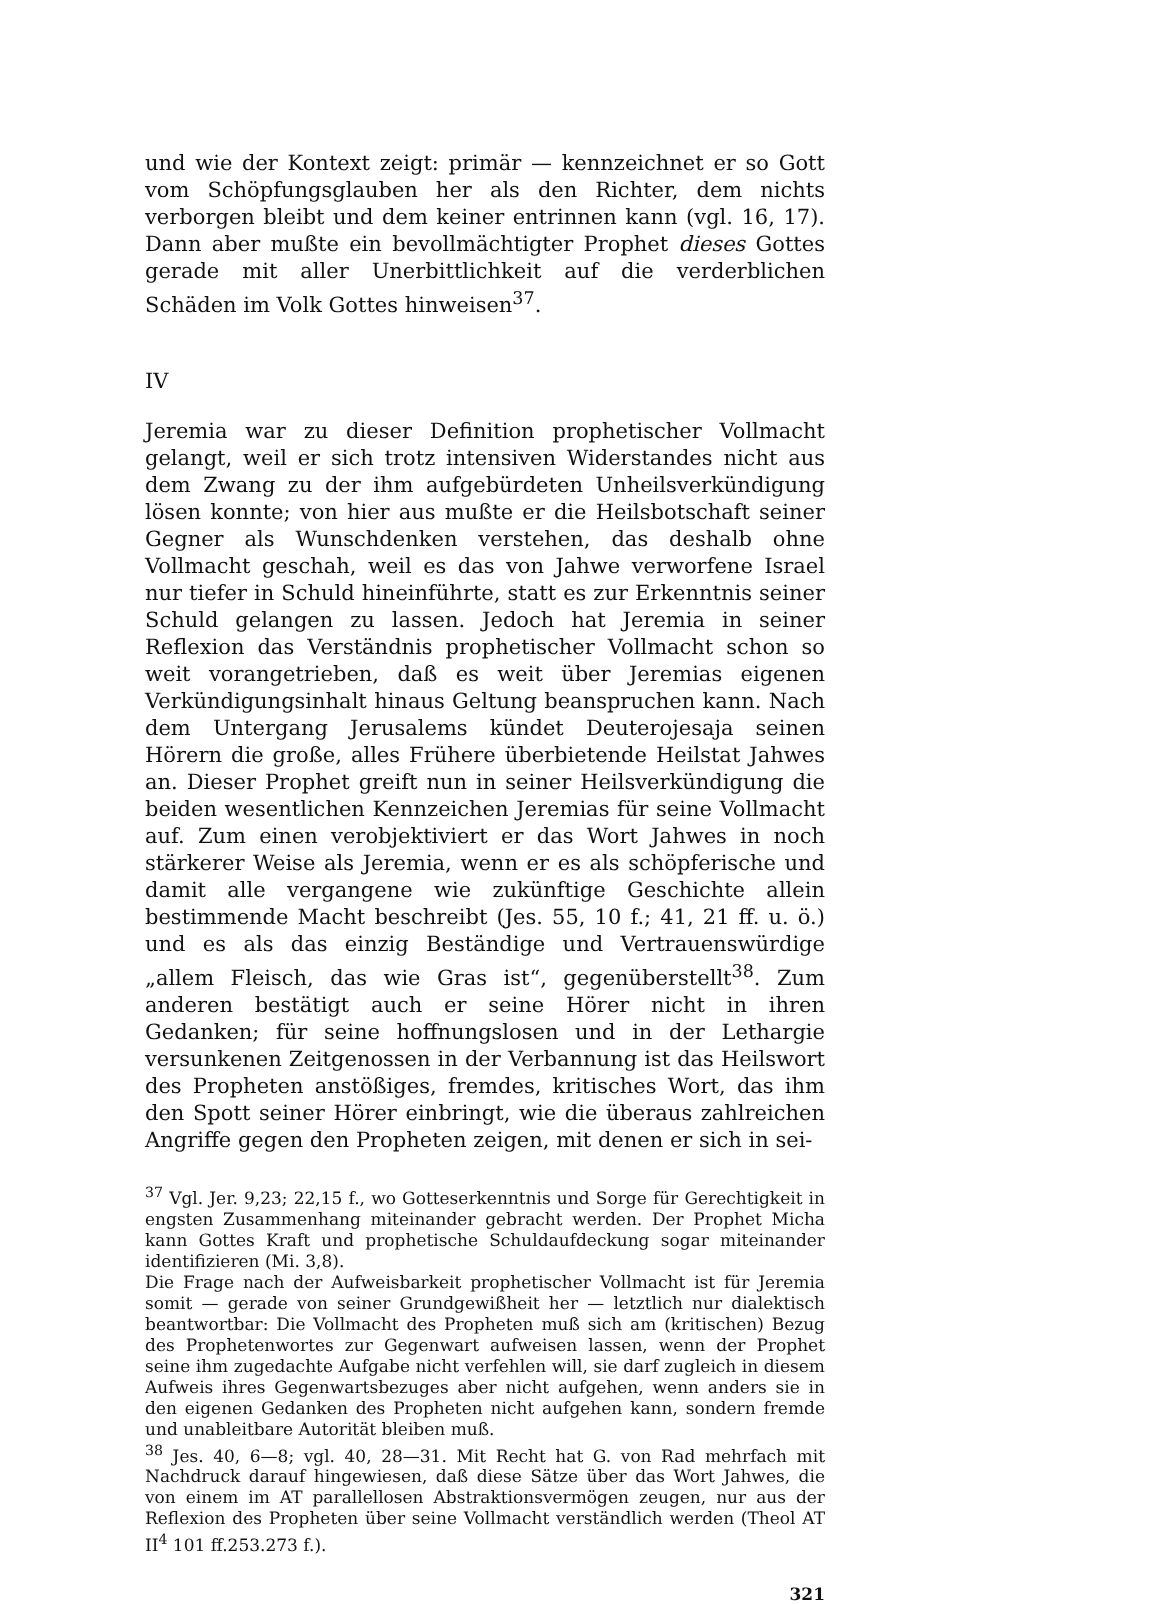und wie der Kontext zeigt: primär — kennzeichnet er so Gott vom Schöpfungsglauben her als den Richter, dem nichts verborgen bleibt und dem keiner entrinnen kann (vgl. 16, 17). Dann aber mußte ein bevollmächtigter Prophet dieses Gottes gerade mit aller Unerbittlichkeit auf die verderblichen Schäden im Volk Gottes hinweisen<sup>37</sup>.
IV
Jeremia war zu dieser Definition prophetischer Vollmacht gelangt, weil er sich trotz intensiven Widerstandes nicht aus dem Zwang zu der ihm aufgebürdeten Unheilsverkündigung lösen konnte; von hier aus mußte er die Heilsbotschaft seiner Gegner als Wunschdenken verstehen, das deshalb ohne Vollmacht geschah, weil es das von Jahwe verworfene Israel nur tiefer in Schuld hineinführte, statt es zur Erkenntnis seiner Schuld gelangen zu lassen. Jedoch hat Jeremia in seiner Reflexion das Verständnis prophetischer Vollmacht schon so weit vorangetrieben, daß es weit über Jeremias eigenen Verkündigungsinhalt hinaus Geltung beanspruchen kann. Nach dem Untergang Jerusalems kündet Deuterojesaja seinen Hörern die große, alles Frühere überbietende Heilstat Jahwes an. Dieser Prophet greift nun in seiner Heilsverkündigung die beiden wesentlichen Kennzeichen Jeremias für seine Vollmacht auf. Zum einen verobjektiviert er das Wort Jahwes in noch stärkerer Weise als Jeremia, wenn er es als schöpferische und damit alle vergangene wie zukünftige Geschichte allein bestimmende Macht beschreibt (Jes. 55, 10 f.; 41, 21 ff. u. ö.) und es als das einzig Beständige und Vertrauenswürdige „allem Fleisch, das wie Gras ist“, gegenüberstellt<sup>38</sup>. Zum anderen bestätigt auch er seine Hörer nicht in ihren Gedanken; für seine hoffnungslosen und in der Lethargie versunkenen Zeitgenossen in der Verbannung ist das Heilswort des Propheten anstößiges, fremdes, kritisches Wort, das ihm den Spott seiner Hörer einbringt, wie die überaus zahlreichen Angriffe gegen den Propheten zeigen, mit denen er sich in sei-
<sup>37</sup> Vgl. Jer. 9,23; 22,15 f., wo Gotteserkenntnis und Sorge für Gerechtigkeit in engsten Zusammenhang miteinander gebracht werden. Der Prophet Micha kann Gottes Kraft und prophetische Schuldaufdeckung sogar miteinander identifizieren (Mi. 3,8).
Die Frage nach der Aufweisbarkeit prophetischer Vollmacht ist für Jeremia somit — gerade von seiner Grundgewißheit her — letztlich nur dialektisch beantwortbar: Die Vollmacht des Propheten muß sich am (kritischen) Bezug des Prophetenwortes zur Gegenwart aufweisen lassen, wenn der Prophet seine ihm zugedachte Aufgabe nicht verfehlen will, sie darf zugleich in diesem Aufweis ihres Gegenwartsbezuges aber nicht aufgehen, wenn anders sie in den eigenen Gedanken des Propheten nicht aufgehen kann, sondern fremde und unableitbare Autorität bleiben muß.
<sup>38</sup> Jes. 40, 6—8; vgl. 40, 28—31. Mit Recht hat G. von Rad mehrfach mit Nachdruck darauf hingewiesen, daß diese Sätze über das Wort Jahwes, die von einem im AT parallellosen Abstraktionsvermögen zeugen, nur aus der Reflexion des Propheten über seine Vollmacht verständlich werden (Theol AT II<sup>4</sup> 101 ff.253.273 f.).
321